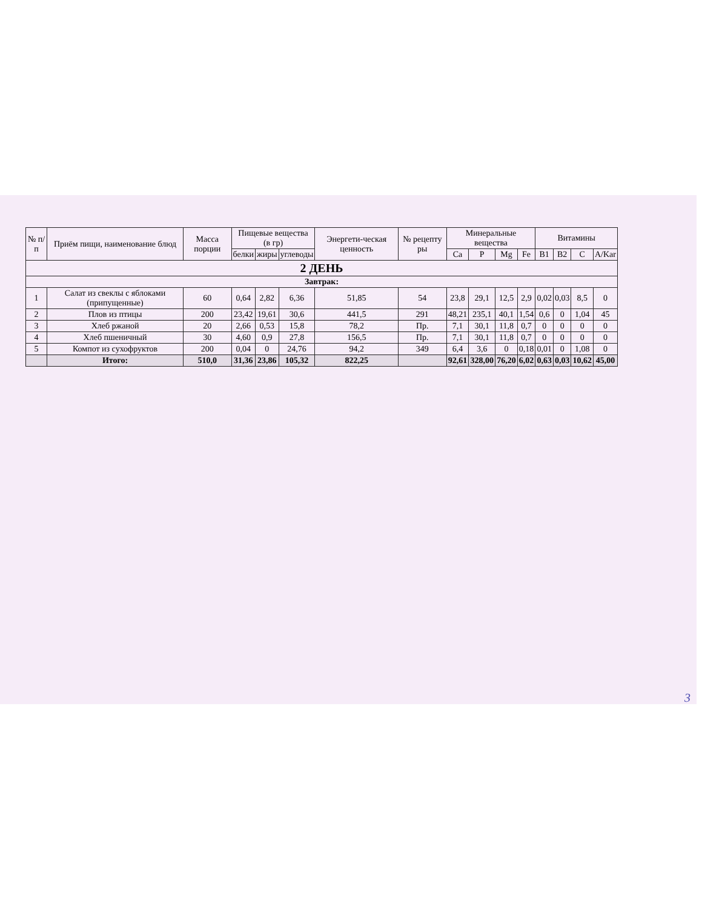| № п/п | Приём пищи, наименование блюд | Масса порции | Пищевые вещества (в гр) | | | Энергети-ческая ценность | № рецепту ры | Минеральные вещества | | | | Витамины | | | |
| --- | --- | --- | --- | --- | --- | --- | --- | --- | --- | --- | --- | --- | --- | --- | --- |
| | | | белки | жиры | углеводы | | | Ca | P | Mg | Fe | B1 | B2 | C | A/Kar |
| 2 ДЕНЬ | | | | | | | | | | | | | | | |
| Завтрак: | | | | | | | | | | | | | | | |
| 1 | Салат из свеклы с яблоками (припущенные) | 60 | 0,64 | 2,82 | 6,36 | 51,85 | 54 | 23,8 | 29,1 | 12,5 | 2,9 | 0,02 | 0,03 | 8,5 | 0 |
| 2 | Плов из птицы | 200 | 23,42 | 19,61 | 30,6 | 441,5 | 291 | 48,21 | 235,1 | 40,1 | 1,54 | 0,6 | 0 | 1,04 | 45 |
| 3 | Хлеб ржаной | 20 | 2,66 | 0,53 | 15,8 | 78,2 | Пр. | 7,1 | 30,1 | 11,8 | 0,7 | 0 | 0 | 0 | 0 |
| 4 | Хлеб пшеничный | 30 | 4,60 | 0,9 | 27,8 | 156,5 | Пр. | 7,1 | 30,1 | 11,8 | 0,7 | 0 | 0 | 0 | 0 |
| 5 | Компот из сухофруктов | 200 | 0,04 | 0 | 24,76 | 94,2 | 349 | 6,4 | 3,6 | 0 | 0,18 | 0,01 | 0 | 1,08 | 0 |
| | Итого: | 510,0 | 31,36 | 23,86 | 105,32 | 822,25 | | 92,61 | 328,00 | 76,20 | 6,02 | 0,63 | 0,03 | 10,62 | 45,00 |
3